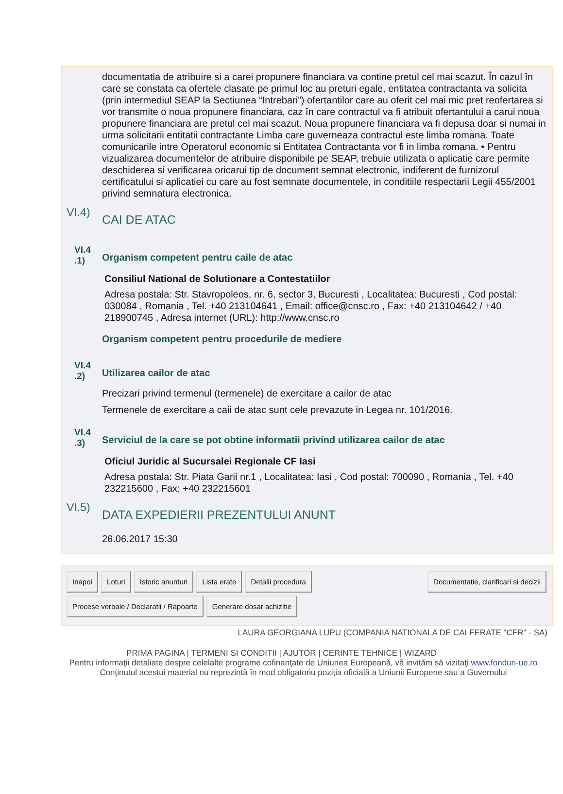documentatia de atribuire si a carei propunere financiara va contine pretul cel mai scazut. În cazul în care se constata ca ofertele clasate pe primul loc au preturi egale, entitatea contractanta va solicita (prin intermediul SEAP la Sectiunea “Intrebari”) ofertantilor care au oferit cel mai mic pret reofertarea si vor transmite o noua propunere financiara, caz în care contractul va fi atribuit ofertantului a carui noua propunere financiara are pretul cel mai scazut. Noua propunere financiara va fi depusa doar si numai in urma solicitarii entitatii contractante Limba care guverneaza contractul este limba romana. Toate comunicarile intre Operatorul economic si Entitatea Contractanta vor fi in limba romana. • Pentru vizualizarea documentelor de atribuire disponibile pe SEAP, trebuie utilizata o aplicatie care permite deschiderea si verificarea oricarui tip de document semnat electronic, indiferent de furnizorul certificatului si aplicatiei cu care au fost semnate documentele, in conditiile respectarii Legii 455/2001 privind semnatura electronica.
VI.4)
CAI DE ATAC
VI.4 .1)
Organism competent pentru caile de atac
Consiliul National de Solutionare a Contestatiilor
Adresa postala: Str. Stavropoleos, nr. 6, sector 3, Bucuresti , Localitatea: Bucuresti , Cod postal: 030084 , Romania , Tel. +40 213104641 , Email: office@cnsc.ro , Fax: +40 213104642 / +40 218900745 , Adresa internet (URL): http://www.cnsc.ro
Organism competent pentru procedurile de mediere
VI.4 .2)
Utilizarea cailor de atac
Precizari privind termenul (termenele) de exercitare a cailor de atac
Termenele de exercitare a caii de atac sunt cele prevazute in Legea nr. 101/2016.
VI.4 .3)
Serviciul de la care se pot obtine informatii privind utilizarea cailor de atac
Oficiul Juridic al Sucursalei Regionale CF Iasi
Adresa postala: Str. Piata Garii nr.1 , Localitatea: Iasi , Cod postal: 700090 , Romania , Tel. +40 232215600 , Fax: +40 232215601
VI.5)
DATA EXPEDIERII PREZENTULUI ANUNT
26.06.2017 15:30
Inapoi Loturi Istoric anunturi Lista erate Detalii procedura Documentatie, clarificari si decizii
Procese verbale / Declaratii / Rapoarte Generare dosar achizitie
LAURA GEORGIANA LUPU (COMPANIA NATIONALA DE CAI FERATE "CFR" - SA)
PRIMA PAGINA | TERMENI SI CONDITII | AJUTOR | CERINTE TEHNICE | WIZARD
Pentru informaţii detaliate despre celelalte programe cofinanţate de Uniunea Europeană, vă invităm să vizitaţi www.fonduri-ue.ro Conţinutul acestui material nu reprezintă în mod obligatoriu poziţia oficială a Uniunii Europene sau a Guvernului